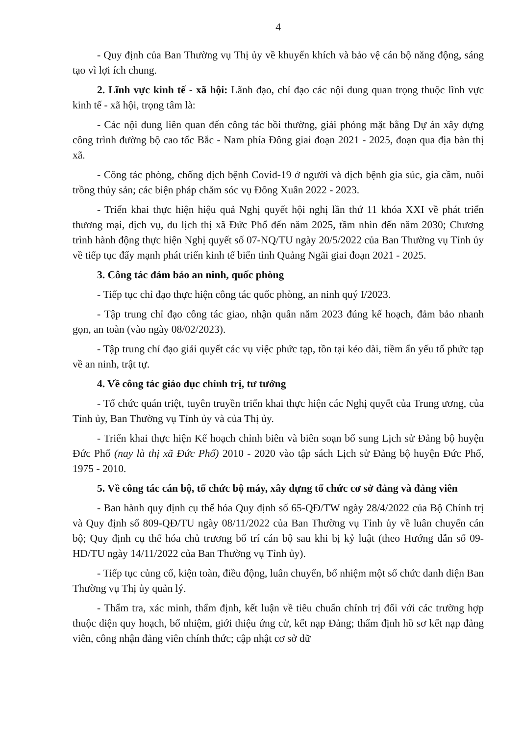4
- Quy định của Ban Thường vụ Thị ủy về khuyến khích và bảo vệ cán bộ năng động, sáng tạo vì lợi ích chung.
2. Lĩnh vực kinh tế - xã hội: Lãnh đạo, chỉ đạo các nội dung quan trọng thuộc lĩnh vực kinh tế - xã hội, trọng tâm là:
- Các nội dung liên quan đến công tác bồi thường, giải phóng mặt bằng Dự án xây dựng công trình đường bộ cao tốc Bắc - Nam phía Đông giai đoạn 2021 - 2025, đoạn qua địa bàn thị xã.
- Công tác phòng, chống dịch bệnh Covid-19 ở người và dịch bệnh gia súc, gia cầm, nuôi trồng thủy sản; các biện pháp chăm sóc vụ Đông Xuân 2022 - 2023.
- Triển khai thực hiện hiệu quả Nghị quyết hội nghị lần thứ 11 khóa XXI về phát triển thương mại, dịch vụ, du lịch thị xã Đức Phổ đến năm 2025, tầm nhìn đến năm 2030; Chương trình hành động thực hiện Nghị quyết số 07-NQ/TU ngày 20/5/2022 của Ban Thường vụ Tỉnh ủy về tiếp tục đẩy mạnh phát triển kinh tế biển tỉnh Quảng Ngãi giai đoạn 2021 - 2025.
3. Công tác đảm bảo an ninh, quốc phòng
- Tiếp tục chỉ đạo thực hiện công tác quốc phòng, an ninh quý I/2023.
- Tập trung chỉ đạo công tác giao, nhận quân năm 2023 đúng kế hoạch, đảm bảo nhanh gọn, an toàn (vào ngày 08/02/2023).
- Tập trung chỉ đạo giải quyết các vụ việc phức tạp, tồn tại kéo dài, tiềm ẩn yếu tố phức tạp về an ninh, trật tự.
4. Về công tác giáo dục chính trị, tư tưởng
- Tổ chức quán triệt, tuyên truyền triển khai thực hiện các Nghị quyết của Trung ương, của Tỉnh ủy, Ban Thường vụ Tỉnh ủy và của Thị ủy.
- Triển khai thực hiện Kế hoạch chỉnh biên và biên soạn bổ sung Lịch sử Đảng bộ huyện Đức Phổ (nay là thị xã Đức Phổ) 2010 - 2020 vào tập sách Lịch sử Đảng bộ huyện Đức Phổ, 1975 - 2010.
5. Về công tác cán bộ, tổ chức bộ máy, xây dựng tổ chức cơ sở đảng và đảng viên
- Ban hành quy định cụ thể hóa Quy định số 65-QĐ/TW ngày 28/4/2022 của Bộ Chính trị và Quy định số 809-QĐ/TU ngày 08/11/2022 của Ban Thường vụ Tỉnh ủy về luân chuyển cán bộ; Quy định cụ thể hóa chủ trương bố trí cán bộ sau khi bị kỷ luật (theo Hướng dẫn số 09-HD/TU ngày 14/11/2022 của Ban Thường vụ Tỉnh ủy).
- Tiếp tục củng cố, kiện toàn, điều động, luân chuyển, bổ nhiệm một số chức danh diện Ban Thường vụ Thị ủy quản lý.
- Thẩm tra, xác minh, thẩm định, kết luận về tiêu chuẩn chính trị đối với các trường hợp thuộc diện quy hoạch, bổ nhiệm, giới thiệu ứng cử, kết nạp Đảng; thẩm định hồ sơ kết nạp đảng viên, công nhận đảng viên chính thức; cập nhật cơ sở dữ